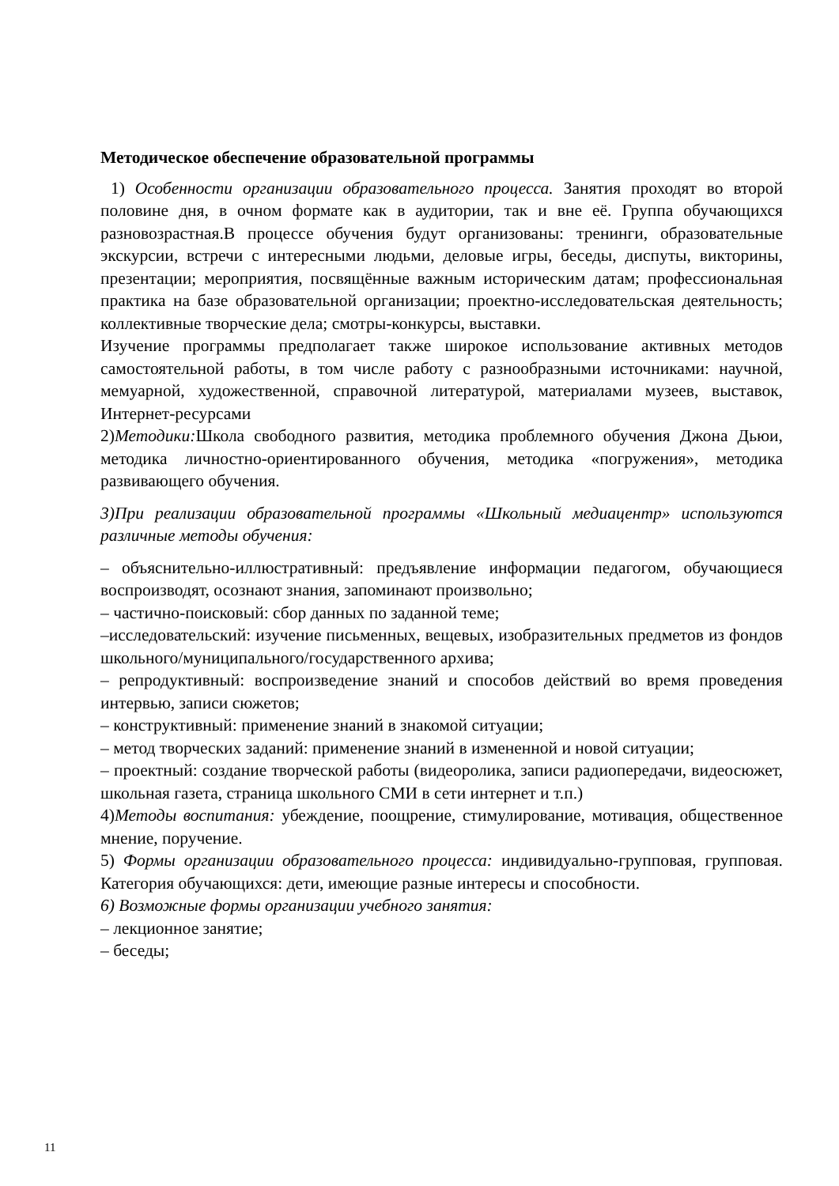Методическое обеспечение образовательной программы
1) Особенности организации образовательного процесса. Занятия проходят во второй половине дня, в очном формате как в аудитории, так и вне её. Группа обучающихся разновозрастная.В процессе обучения будут организованы: тренинги, образовательные экскурсии, встречи с интересными людьми, деловые игры, беседы, диспуты, викторины, презентации; мероприятия, посвящённые важным историческим датам; профессиональная практика на базе образовательной организации; проектно-исследовательская деятельность; коллективные творческие дела; смотры-конкурсы, выставки.
Изучение программы предполагает также широкое использование активных методов самостоятельной работы, в том числе работу с разнообразными источниками: научной, мемуарной, художественной, справочной литературой, материалами музеев, выставок, Интернет-ресурсами
2)Методики: Школа свободного развития, методика проблемного обучения Джона Дьюи, методика личностно-ориентированного обучения, методика «погружения», методика развивающего обучения.
3)При реализации образовательной программы «Школьный медиацентр» используются различные методы обучения:
– объяснительно-иллюстративный: предъявление информации педагогом, обучающиеся воспроизводят, осознают знания, запоминают произвольно;
– частично-поисковый: сбор данных по заданной теме;
–исследовательский: изучение письменных, вещевых, изобразительных предметов из фондов школьного/муниципального/государственного архива;
– репродуктивный: воспроизведение знаний и способов действий во время проведения интервью, записи сюжетов;
– конструктивный: применение знаний в знакомой ситуации;
– метод творческих заданий: применение знаний в измененной и новой ситуации;
– проектный: создание творческой работы (видеоролика, записи радиопередачи, видеосюжет, школьная газета, страница школьного СМИ в сети интернет и т.п.)
4)Методы воспитания: убеждение, поощрение, стимулирование, мотивация, общественное мнение, поручение.
5) Формы организации образовательного процесса: индивидуально-групповая, групповая. Категория обучающихся: дети, имеющие разные интересы и способности.
6) Возможные формы организации учебного занятия:
– лекционное занятие;
– беседы;
11